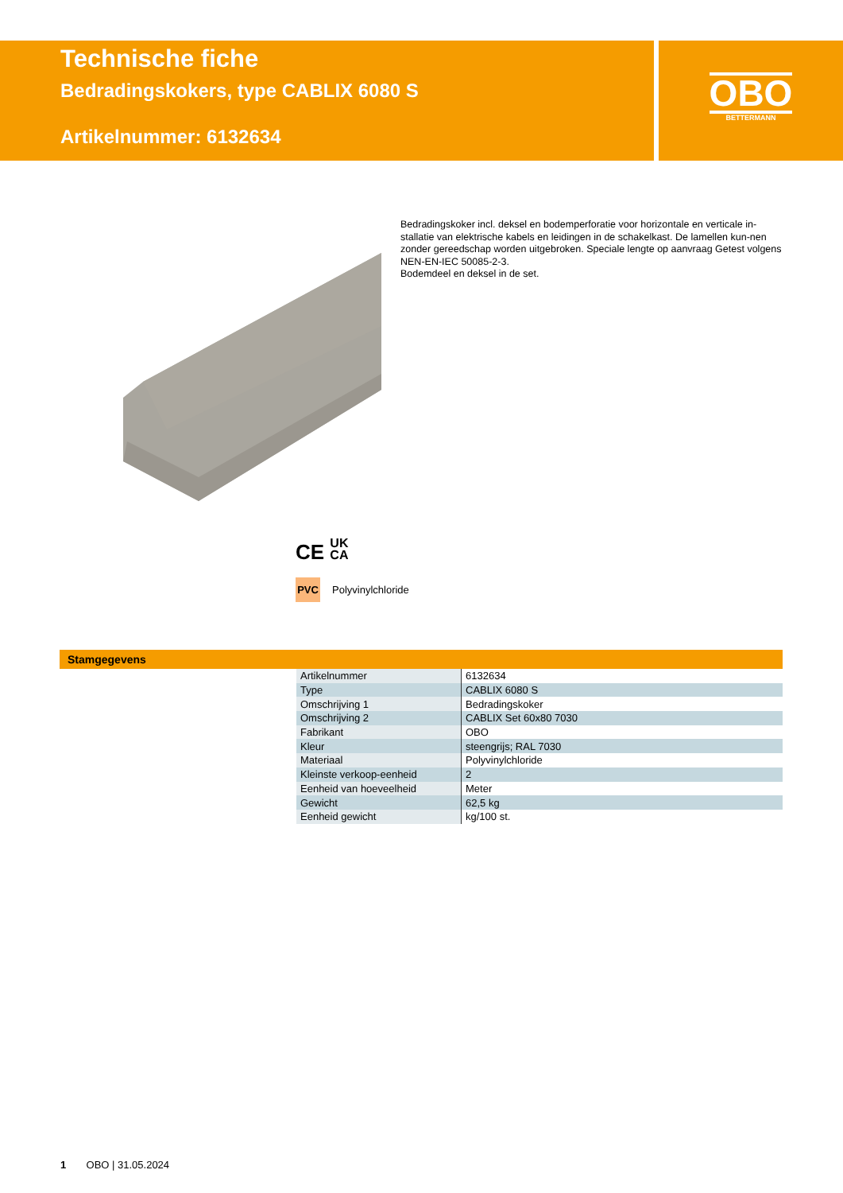Technische fiche
Bedradingskokers, type CABLIX 6080 S
Artikelnummer: 6132634
OBO
BETTERMANN
Bedradingskoker incl. deksel en bodemperforatie voor horizontale en verticale in-stallatie van elektrische kabels en leidingen in de schakelkast. De lamellen kun-nen zonder gereedschap worden uitgebroken. Speciale lengte op aanvraag Getest volgens NEN-EN-IEC 50085-2-3.
Bodemdeel en deksel in de set.
CE UK
CA
PVC Polyvinylchloride
Stamgegevens
| Artikelnummer | 6132634 |
| Type | CABLIX 6080 S |
| Omschrijving 1 | Bedradingskoker |
| Omschrijving 2 | CABLIX Set 60x80 7030 |
| Fabrikant | OBO |
| Kleur | steengrijs; RAL 7030 |
| Materiaal | Polyvinylchloride |
| Kleinste verkoop-eenheid | 2 |
| Eenheid van hoeveelheid | Meter |
| Gewicht | 62,5 kg |
| Eenheid gewicht | kg/100 st. |
1 OBO | 31.05.2024